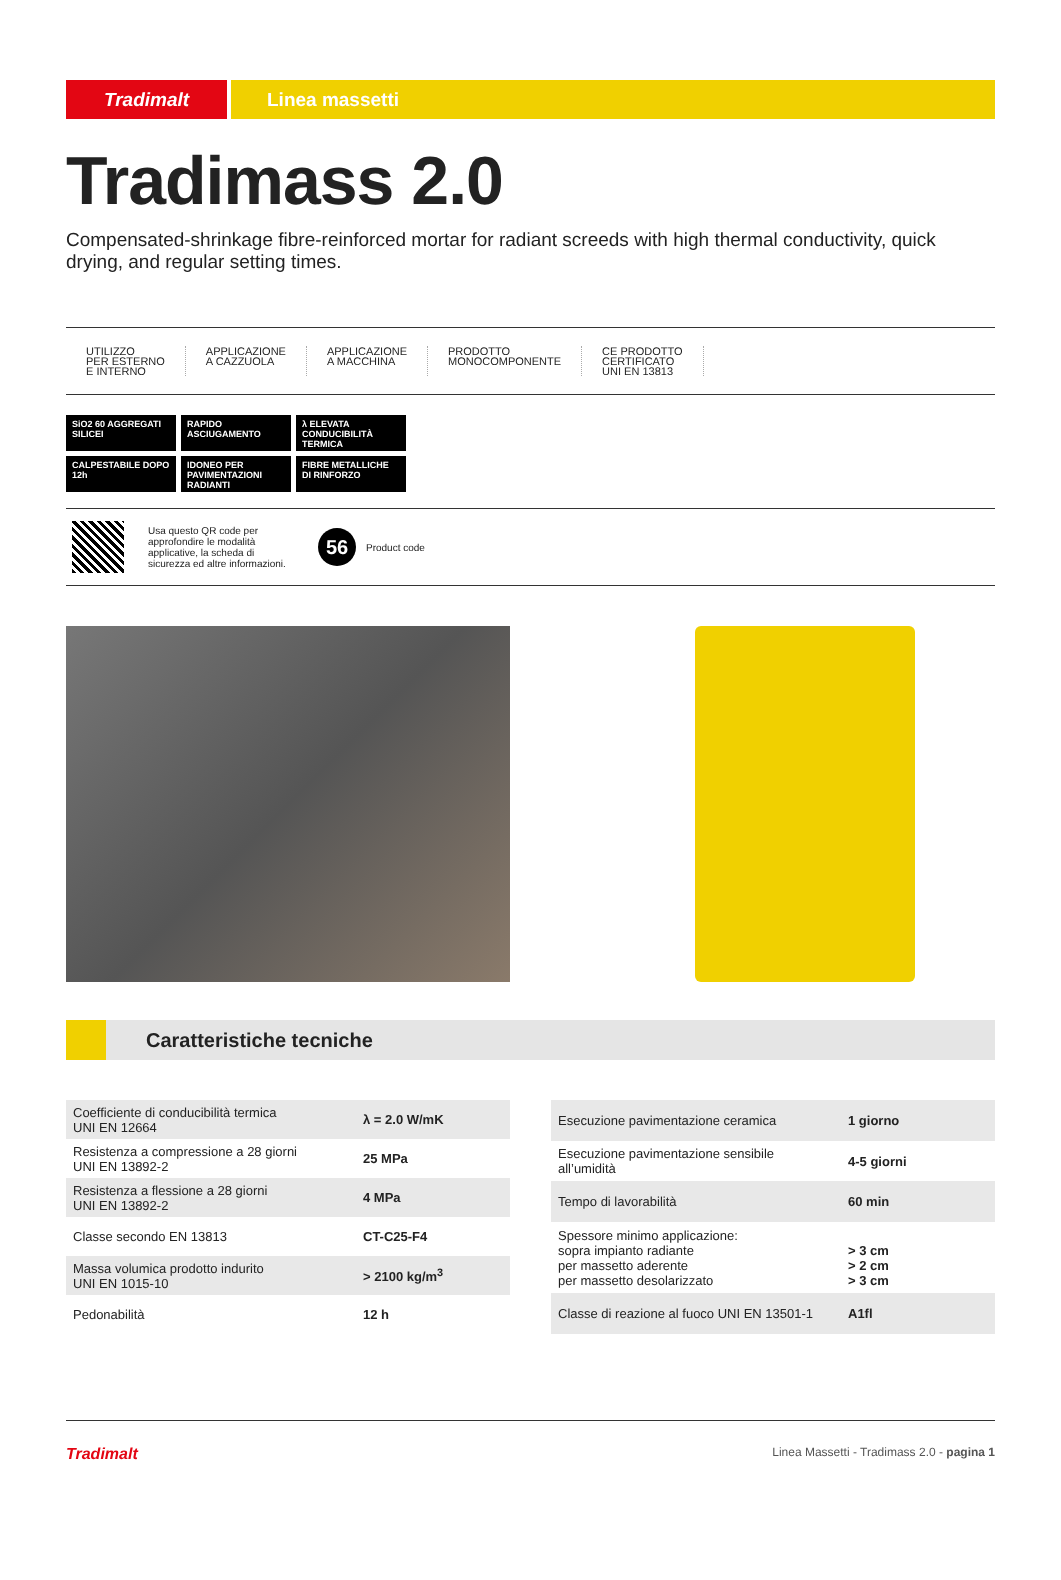Tradimalt Linea massetti
Tradimass 2.0
Compensated-shrinkage fibre-reinforced mortar for radiant screeds with high thermal conductivity, quick drying, and regular setting times.
UTILIZZO
PER ESTERNO
E INTERNO
APPLICAZIONE
A CAZZUOLA
APPLICAZIONE
A MACCHINA
PRODOTTO
MONOCOMPONENTE
CE PRODOTTO
CERTIFICATO
UNI EN 13813
SiO2 60 AGGREGATI SILICEI
RAPIDO ASCIUGAMENTO
λ ELEVATA CONDUCIBILITÀ TERMICA
CALPESTABILE DOPO 12h
IDONEO PER PAVIMENTAZIONI RADIANTI
FIBRE METALLICHE DI RINFORZO
Usa questo QR code per approfondire le modalità applicative, la scheda di sicurezza ed altre informazioni.
56
Product code
Caratteristiche tecniche
| Coefficiente di conducibilità termica UNI EN 12664 | λ = 2.0 W/mK |
| Resistenza a compressione a 28 giorni UNI EN 13892-2 | 25 MPa |
| Resistenza a flessione a 28 giorni UNI EN 13892-2 | 4 MPa |
| Classe secondo EN 13813 | CT-C25-F4 |
| Massa volumica prodotto indurito UNI EN 1015-10 | > 2100 kg/m<sup>3</sup> |
| Pedonabilità | 12 h |
| Esecuzione pavimentazione ceramica | 1 giorno |
| Esecuzione pavimentazione sensibile all’umidità | 4-5 giorni |
| Tempo di lavorabilità | 60 min |
| Spessore minimo applicazione: sopra impianto radiante per massetto aderente per massetto desolarizzato | > 3 cm > 2 cm > 3 cm |
| Classe di reazione al fuoco UNI EN 13501-1 | A1fl |
Tradimalt Linea Massetti - Tradimass 2.0 - pagina 1